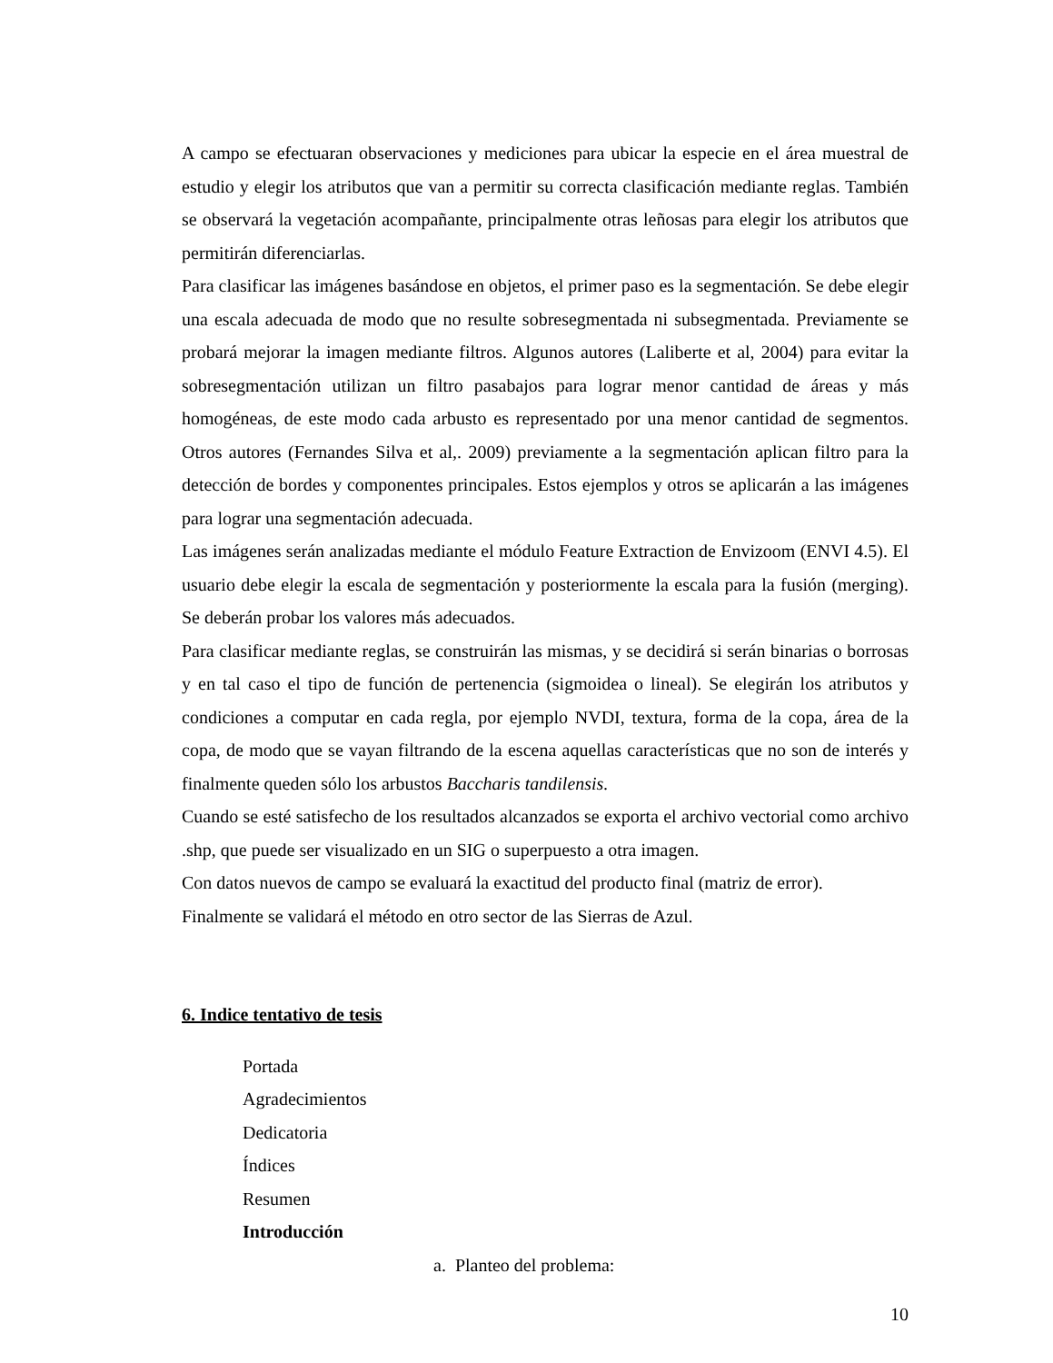A campo se efectuaran observaciones y mediciones para ubicar la especie en el área muestral de estudio y elegir los atributos que van a permitir su correcta clasificación mediante reglas. También se observará la vegetación acompañante, principalmente otras leñosas para elegir los atributos que permitirán diferenciarlas.
Para clasificar las imágenes basándose en objetos, el primer paso es la segmentación. Se debe elegir una escala adecuada de modo que no resulte sobresegmentada ni subsegmentada. Previamente se probará mejorar la imagen mediante filtros. Algunos autores (Laliberte et al, 2004) para evitar la sobresegmentación utilizan un filtro pasabajos para lograr menor cantidad de áreas y más homogéneas, de este modo cada arbusto es representado por una menor cantidad de segmentos. Otros autores (Fernandes Silva et al,. 2009) previamente a la segmentación aplican filtro para la detección de bordes y componentes principales. Estos ejemplos y otros se aplicarán a las imágenes para lograr una segmentación adecuada.
Las imágenes serán analizadas mediante el módulo Feature Extraction de Envizoom (ENVI 4.5). El usuario debe elegir la escala de segmentación y posteriormente la escala para la fusión (merging). Se deberán probar los valores más adecuados.
Para clasificar mediante reglas, se construirán las mismas, y se decidirá si serán binarias o borrosas y en tal caso el tipo de función de pertenencia (sigmoidea o lineal). Se elegirán los atributos y condiciones a computar en cada regla, por ejemplo NVDI, textura, forma de la copa, área de la copa, de modo que se vayan filtrando de la escena aquellas características que no son de interés y finalmente queden sólo los arbustos Baccharis tandilensis.
Cuando se esté satisfecho de los resultados alcanzados se exporta el archivo vectorial como archivo .shp, que puede ser visualizado en un SIG o superpuesto a otra imagen.
Con datos nuevos de campo se evaluará la exactitud del producto final (matriz de error).
Finalmente se validará el método en otro sector de las Sierras de Azul.
6. Indice tentativo de tesis
Portada
Agradecimientos
Dedicatoria
Índices
Resumen
Introducción
a. Planteo del problema:
10